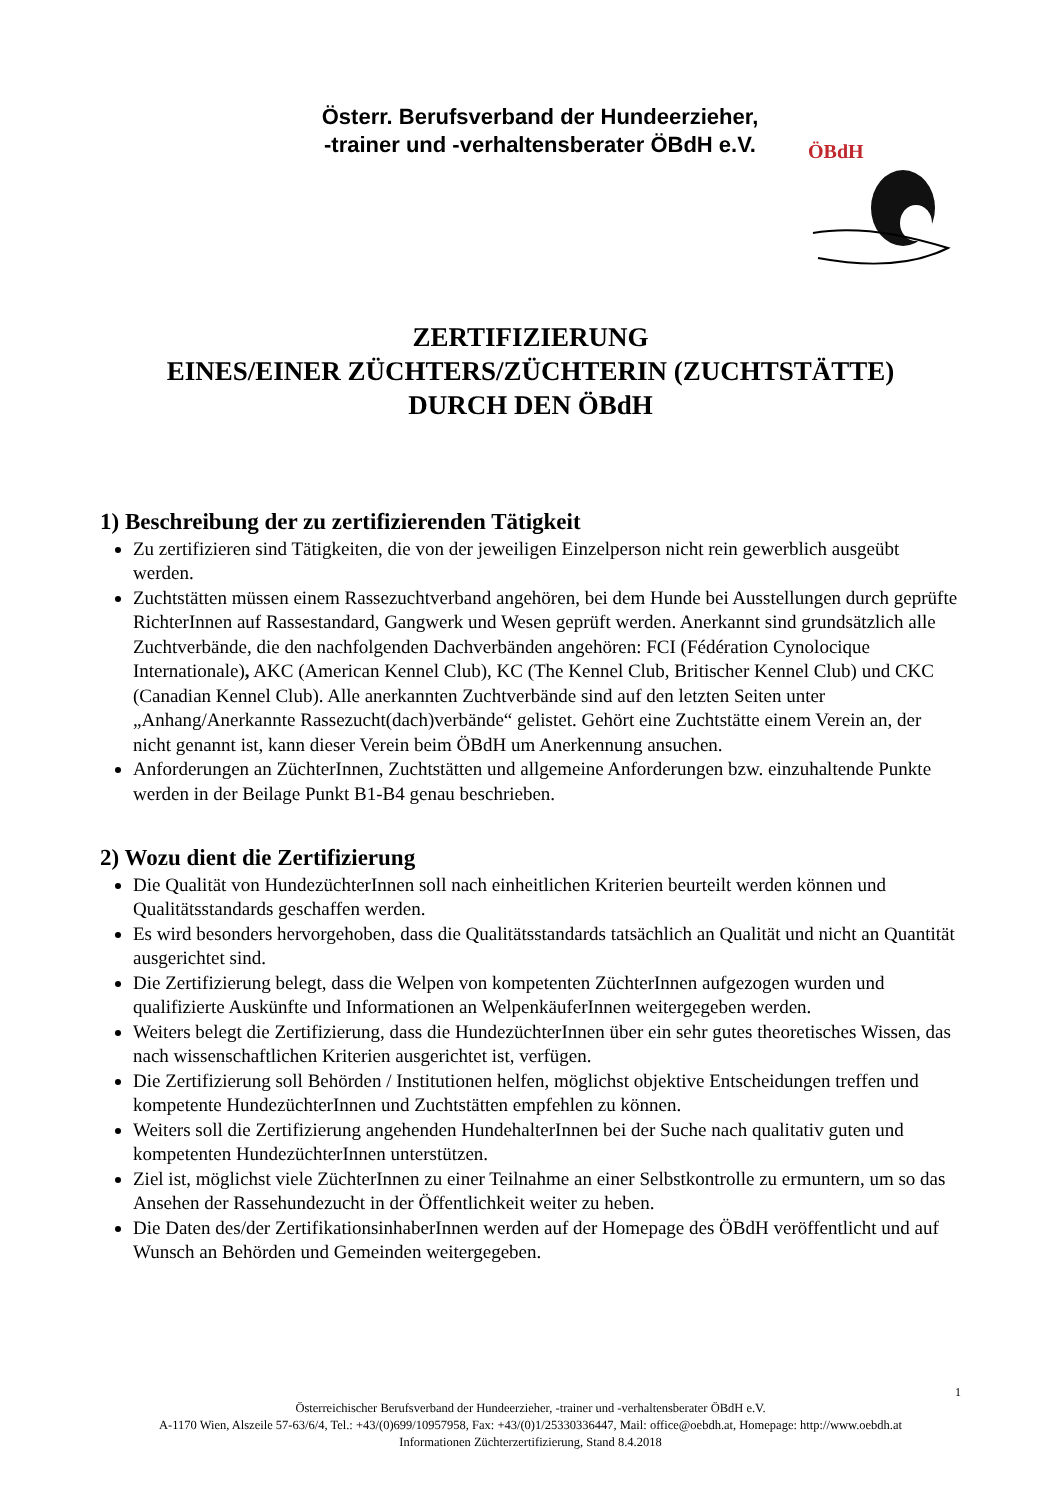Österr. Berufsverband der Hundeerzieher,
-trainer und -verhaltensberater ÖBdH e.V.
ÖBdH
ZERTIFIZIERUNG
EINES/EINER ZÜCHTERS/ZÜCHTERIN (ZUCHTSTÄTTE)
DURCH DEN ÖBdH
1) Beschreibung der zu zertifizierenden Tätigkeit
Zu zertifizieren sind Tätigkeiten, die von der jeweiligen Einzelperson nicht rein gewerblich ausgeübt werden.
Zuchtstätten müssen einem Rassezuchtverband angehören, bei dem Hunde bei Ausstellungen durch geprüfte RichterInnen auf Rassestandard, Gangwerk und Wesen geprüft werden. Anerkannt sind grundsätzlich alle Zuchtverbände, die den nachfolgenden Dachverbänden angehören: FCI (Fédération Cynolocique Internationale), AKC (American Kennel Club), KC (The Kennel Club, Britischer Kennel Club) und CKC (Canadian Kennel Club). Alle anerkannten Zuchtverbände sind auf den letzten Seiten unter „Anhang/Anerkannte Rassezucht(dach)verbände“ gelistet. Gehört eine Zuchtstätte einem Verein an, der nicht genannt ist, kann dieser Verein beim ÖBdH um Anerkennung ansuchen.
Anforderungen an ZüchterInnen, Zuchtstätten und allgemeine Anforderungen bzw. einzuhaltende Punkte werden in der Beilage Punkt B1-B4 genau beschrieben.
2) Wozu dient die Zertifizierung
Die Qualität von HundezüchterInnen soll nach einheitlichen Kriterien beurteilt werden können und Qualitätsstandards geschaffen werden.
Es wird besonders hervorgehoben, dass die Qualitätsstandards tatsächlich an Qualität und nicht an Quantität ausgerichtet sind.
Die Zertifizierung belegt, dass die Welpen von kompetenten ZüchterInnen aufgezogen wurden und qualifizierte Auskünfte und Informationen an WelpenkäuferInnen weitergegeben werden.
Weiters belegt die Zertifizierung, dass die HundezüchterInnen über ein sehr gutes theoretisches Wissen, das nach wissenschaftlichen Kriterien ausgerichtet ist, verfügen.
Die Zertifizierung soll Behörden / Institutionen helfen, möglichst objektive Entscheidungen treffen und kompetente HundezüchterInnen und Zuchtstätten empfehlen zu können.
Weiters soll die Zertifizierung angehenden HundehalterInnen bei der Suche nach qualitativ guten und kompetenten HundezüchterInnen unterstützen.
Ziel ist, möglichst viele ZüchterInnen zu einer Teilnahme an einer Selbstkontrolle zu ermuntern, um so das Ansehen der Rassehundezucht in der Öffentlichkeit weiter zu heben.
Die Daten des/der ZertifikationsinhaberInnen werden auf der Homepage des ÖBdH veröffentlicht und auf Wunsch an Behörden und Gemeinden weitergegeben.
1
Österreichischer Berufsverband der Hundeerzieher, -trainer und -verhaltensberater ÖBdH e.V.
A-1170 Wien, Alszeile 57-63/6/4, Tel.: +43/(0)699/10957958, Fax: +43/(0)1/25330336447, Mail: office@oebdh.at, Homepage: http://www.oebdh.at
Informationen Züchterzertifizierung, Stand 8.4.2018